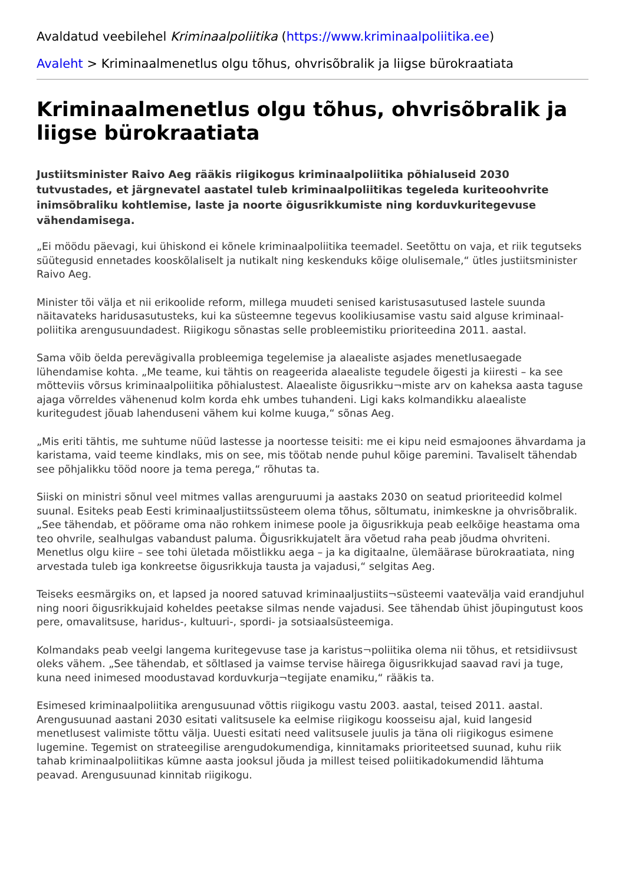Avaldatud veebilehel Kriminaalpoliitika (https://www.kriminaalpoliitika.ee)
Avaleht > Kriminaalmenetlus olgu tõhus, ohvrisõbralik ja liigse bürokraatiata
Kriminaalmenetlus olgu tõhus, ohvrisõbralik ja liigse bürokraatiata
Justiitsminister Raivo Aeg rääkis riigikogus kriminaalpoliitika põhialuseid 2030 tutvustades, et järgnevatel aastatel tuleb kriminaalpoliitikas tegeleda kuriteoohvrite inimsõbraliku kohtlemise, laste ja noorte õigusrikkumiste ning korduvkuritegevuse vähendamisega.
„Ei möödu päevagi, kui ühiskond ei kõnele kriminaalpoliitika teemadel. Seetõttu on vaja, et riik tegutseks süütegusid ennetades kooskõlaliselt ja nutikalt ning keskenduks kõige olulisemale,“ ütles justiitsminister Raivo Aeg.
Minister tõi välja et nii erikoolide reform, millega muudeti senised karistusasutused lastele suunda näitavateks haridusasutusteks, kui ka süsteemne tegevus koolikiusamise vastu said alguse kriminaal-poliitika arengusuundadest. Riigikogu sõnastas selle probleemistiku prioriteedina 2011. aastal.
Sama võib öelda perevägivalla probleemiga tegelemise ja alaealiste asjades menetlusaegade lühendamise kohta. „Me teame, kui tähtis on reageerida alaealiste tegudele õigesti ja kiiresti – ka see mõtteviis võrsus kriminaalpoliitika põhialustest. Alaealiste õigusrikku¬miste arv on kaheksa aasta taguse ajaga võrreldes vähenenud kolm korda ehk umbes tuhandeni. Ligi kaks kolmandikku alaealiste kuritegudest jõuab lahenduseni vähem kui kolme kuuga,“ sõnas Aeg.
„Mis eriti tähtis, me suhtume nüüd lastesse ja noortesse teisiti: me ei kipu neid esmajoones ähvardama ja karistama, vaid teeme kindlaks, mis on see, mis töötab nende puhul kõige paremini. Tavaliselt tähendab see põhjalikku tööd noore ja tema perega,“ rõhutas ta.
Siiski on ministri sõnul veel mitmes vallas arenguruumi ja aastaks 2030 on seatud prioriteedid kolmel suunal. Esiteks peab Eesti kriminaaljustiitssüsteem olema tõhus, sõltumatu, inimkeskne ja ohvrisõbralik. „See tähendab, et pöörame oma näo rohkem inimese poole ja õigusrikkuja peab eelkõige heastama oma teo ohvrile, sealhulgas vabandust paluma. Õigusrikkujatelt ära võetud raha peab jõudma ohvriteni. Menetlus olgu kiire – see tohi ületada mõistlikku aega – ja ka digitaalne, ülemäärase bürokraatiata, ning arvestada tuleb iga konkreetse õigusrikkuja tausta ja vajadusi,“ selgitas Aeg.
Teiseks eesmärgiks on, et lapsed ja noored satuvad kriminaaljustiits¬süsteemi vaatevälja vaid erandjuhul ning noori õigusrikkujaid koheldes peetakse silmas nende vajadusi. See tähendab ühist jõupingutust koos pere, omavalitsuse, haridus-, kultuuri-, spordi- ja sotsiaalsüsteemiga.
Kolmandaks peab veelgi langema kuritegevuse tase ja karistus¬poliitika olema nii tõhus, et retsidiivsust oleks vähem. „See tähendab, et sõltlased ja vaimse tervise häirega õigusrikkujad saavad ravi ja tuge, kuna need inimesed moodustavad korduvkurja¬tegijate enamiku,“ rääkis ta.
Esimesed kriminaalpoliitika arengusuunad võttis riigikogu vastu 2003. aastal, teised 2011. aastal. Arengusuunad aastani 2030 esitati valitsusele ka eelmise riigikogu koosseisu ajal, kuid langesid menetlusest valimiste tõttu välja. Uuesti esitati need valitsusele juulis ja täna oli riigikogus esimene lugemine. Tegemist on strateegilise arengudokumendiga, kinnitamaks prioriteetsed suunad, kuhu riik tahab kriminaalpoliitikas kümne aasta jooksul jõuda ja millest teised poliitikadokumendid lähtuma peavad. Arengusuunad kinnitab riigikogu.